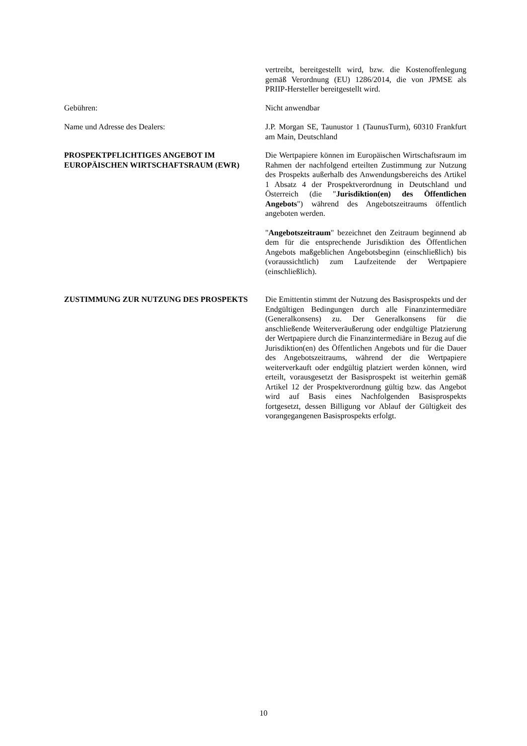vertreibt, bereitgestellt wird, bzw. die Kostenoffenlegung gemäß Verordnung (EU) 1286/2014, die von JPMSE als PRIIP-Hersteller bereitgestellt wird.
Gebühren: Nicht anwendbar
Name und Adresse des Dealers: J.P. Morgan SE, Taunustor 1 (TaunusTurm), 60310 Frankfurt am Main, Deutschland
PROSPEKTPFLICHTIGES ANGEBOT IM EUROPÄISCHEN WIRTSCHAFTSRAUM (EWR)
Die Wertpapiere können im Europäischen Wirtschaftsraum im Rahmen der nachfolgend erteilten Zustimmung zur Nutzung des Prospekts außerhalb des Anwendungsbereichs des Artikel 1 Absatz 4 der Prospektverordnung in Deutschland und Österreich (die "Jurisdiktion(en) des Öffentlichen Angebots") während des Angebotszeitraums öffentlich angeboten werden.
"Angebotszeitraum" bezeichnet den Zeitraum beginnend ab dem für die entsprechende Jurisdiktion des Öffentlichen Angebots maßgeblichen Angebotsbeginn (einschließlich) bis (voraussichtlich) zum Laufzeitende der Wertpapiere (einschließlich).
ZUSTIMMUNG ZUR NUTZUNG DES PROSPEKTS Die Emittentin stimmt der Nutzung des Basisprospekts und der Endgültigen Bedingungen durch alle Finanzintermediäre (Generalkonsens) zu. Der Generalkonsens für die anschließende Weiterveräußerung oder endgültige Platzierung der Wertpapiere durch die Finanzintermediäre in Bezug auf die Jurisdiktion(en) des Öffentlichen Angebots und für die Dauer des Angebotszeitraums, während der die Wertpapiere weiterverkauft oder endgültig platziert werden können, wird erteilt, vorausgesetzt der Basisprospekt ist weiterhin gemäß Artikel 12 der Prospektverordnung gültig bzw. das Angebot wird auf Basis eines Nachfolgenden Basisprospekts fortgesetzt, dessen Billigung vor Ablauf der Gültigkeit des vorangegangenen Basisprospekts erfolgt.
10